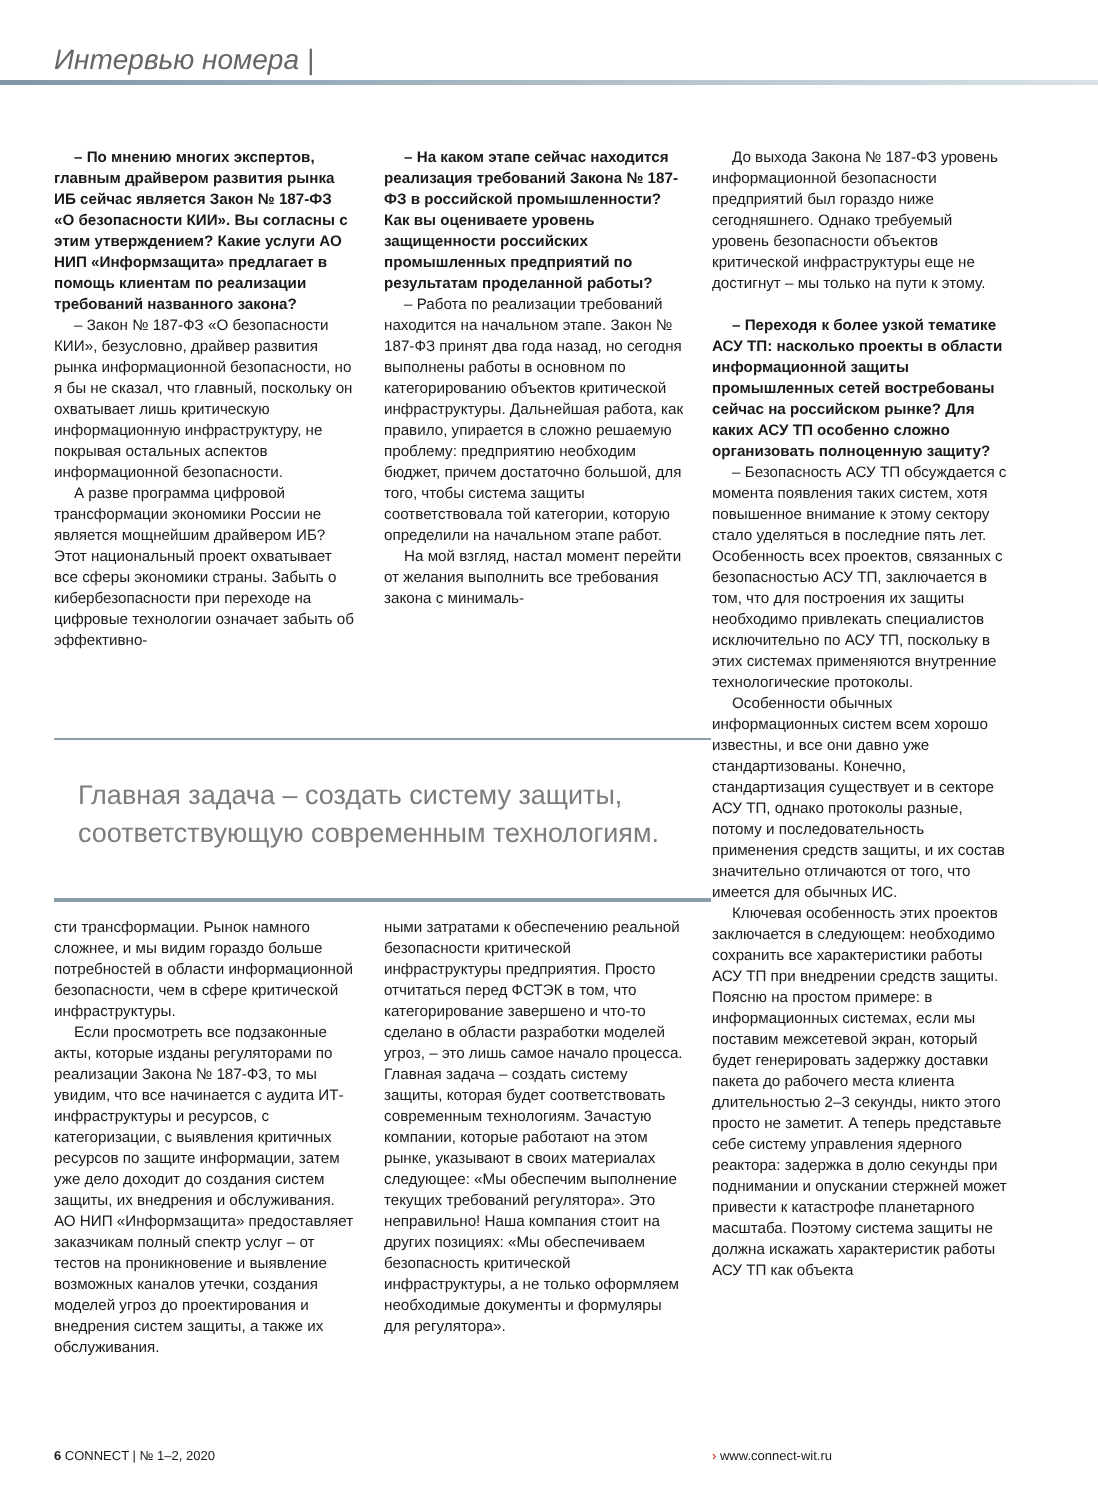Интервью номера |
– По мнению многих экспертов, главным драйвером развития рынка ИБ сейчас является Закон № 187-ФЗ «О безопасности КИИ». Вы согласны с этим утверждением? Какие услуги АО НИП «Информзащита» предлагает в помощь клиентам по реализации требований названного закона?
– Закон № 187-ФЗ «О безопасности КИИ», безусловно, драйвер развития рынка информационной безопасности, но я бы не сказал, что главный, поскольку он охватывает лишь критическую информационную инфраструктуру, не покрывая остальных аспектов информационной безопасности.
А разве программа цифровой трансформации экономики России не является мощнейшим драйвером ИБ? Этот национальный проект охватывает все сферы экономики страны. Забыть о кибербезопасности при переходе на цифровые технологии означает забыть об эффективно-
– На каком этапе сейчас находится реализация требований Закона № 187-ФЗ в российской промышленности? Как вы оцениваете уровень защищенности российских промышленных предприятий по результатам проделанной работы?
– Работа по реализации требований находится на начальном этапе. Закон № 187-ФЗ принят два года назад, но сегодня выполнены работы в основном по категорированию объектов критической инфраструктуры. Дальнейшая работа, как правило, упирается в сложно решаемую проблему: предприятию необходим бюджет, причем достаточно большой, для того, чтобы система защиты соответствовала той категории, которую определили на начальном этапе работ.
На мой взгляд, настал момент перейти от желания выполнить все требования закона с минималь-
Главная задача – создать систему защиты, соответствующую современным технологиям.
сти трансформации. Рынок намного сложнее, и мы видим гораздо больше потребностей в области информационной безопасности, чем в сфере критической инфраструктуры.
Если просмотреть все подзаконные акты, которые изданы регуляторами по реализации Закона № 187-ФЗ, то мы увидим, что все начинается с аудита ИТ-инфраструктуры и ресурсов, с категоризации, с выявления критичных ресурсов по защите информации, затем уже дело доходит до создания систем защиты, их внедрения и обслуживания. АО НИП «Информзащита» предоставляет заказчикам полный спектр услуг – от тестов на проникновение и выявление возможных каналов утечки, создания моделей угроз до проектирования и внедрения систем защиты, а также их обслуживания.
ными затратами к обеспечению реальной безопасности критической инфраструктуры предприятия. Просто отчитаться перед ФСТЭК в том, что категорирование завершено и что-то сделано в области разработки моделей угроз, – это лишь самое начало процесса. Главная задача – создать систему защиты, которая будет соответствовать современным технологиям. Зачастую компании, которые работают на этом рынке, указывают в своих материалах следующее: «Мы обеспечим выполнение текущих требований регулятора». Это неправильно! Наша компания стоит на других позициях: «Мы обеспечиваем безопасность критической инфраструктуры, а не только оформляем необходимые документы и формуляры для регулятора».
До выхода Закона № 187-ФЗ уровень информационной безопасности предприятий был гораздо ниже сегодняшнего. Однако требуемый уровень безопасности объектов критической инфраструктуры еще не достигнут – мы только на пути к этому.
– Переходя к более узкой тематике АСУ ТП: насколько проекты в области информационной защиты промышленных сетей востребованы сейчас на российском рынке? Для каких АСУ ТП особенно сложно организовать полноценную защиту?
– Безопасность АСУ ТП обсуждается с момента появления таких систем, хотя повышенное внимание к этому сектору стало уделяться в последние пять лет. Особенность всех проектов, связанных с безопасностью АСУ ТП, заключается в том, что для построения их защиты необходимо привлекать специалистов исключительно по АСУ ТП, поскольку в этих системах применяются внутренние технологические протоколы.
Особенности обычных информационных систем всем хорошо известны, и все они давно уже стандартизованы. Конечно, стандартизация существует и в секторе АСУ ТП, однако протоколы разные, потому и последовательность применения средств защиты, и их состав значительно отличаются от того, что имеется для обычных ИС.
Ключевая особенность этих проектов заключается в следующем: необходимо сохранить все характеристики работы АСУ ТП при внедрении средств защиты. Поясню на простом примере: в информационных системах, если мы поставим межсетевой экран, который будет генерировать задержку доставки пакета до рабочего места клиента длительностью 2–3 секунды, никто этого просто не заметит. А теперь представьте себе систему управления ядерного реактора: задержка в долю секунды при поднимании и опускании стержней может привести к катастрофе планетарного масштаба. Поэтому система защиты не должна искажать характеристик работы АСУ ТП как объекта
6 CONNECT | № 1–2, 2020 › www.connect-wit.ru